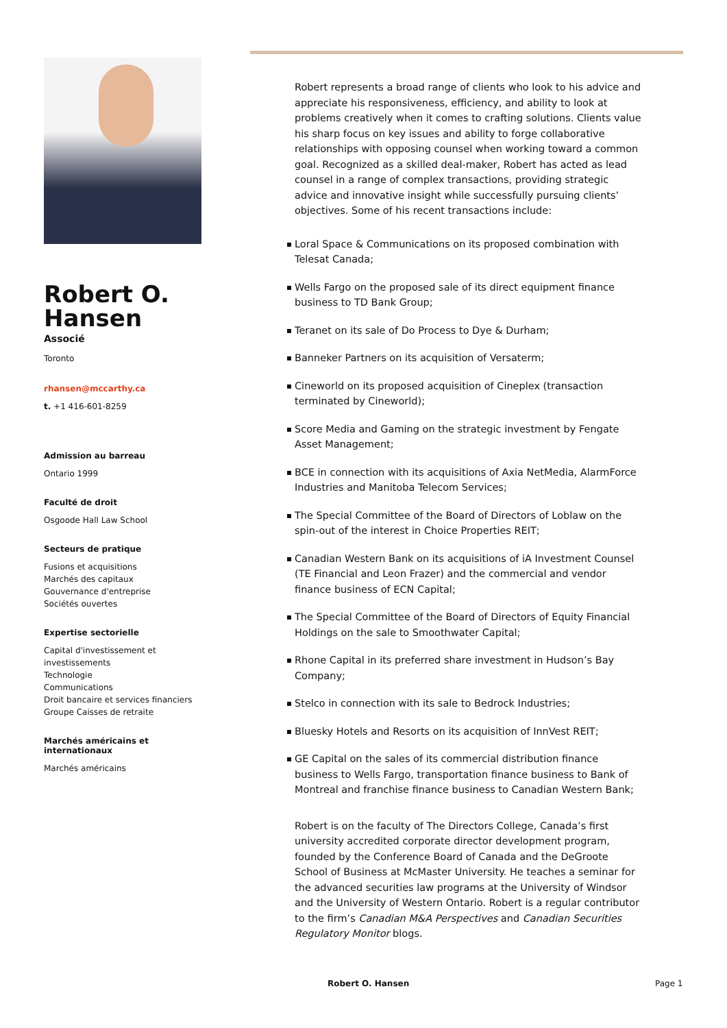Robert O.
Hansen
Associé
Toronto
rhansen@mccarthy.ca
t. +1 416-601-8259
Admission au barreau
Ontario 1999
Faculté de droit
Osgoode Hall Law School
Secteurs de pratique
Fusions et acquisitions
Marchés des capitaux
Gouvernance d'entreprise
Sociétés ouvertes
Expertise sectorielle
Capital d'investissement et investissements
Technologie
Communications
Droit bancaire et services financiers
Groupe Caisses de retraite
Marchés américains et internationaux
Marchés américains
Robert represents a broad range of clients who look to his advice and appreciate his responsiveness, efficiency, and ability to look at problems creatively when it comes to crafting solutions. Clients value his sharp focus on key issues and ability to forge collaborative relationships with opposing counsel when working toward a common goal. Recognized as a skilled deal-maker, Robert has acted as lead counsel in a range of complex transactions, providing strategic advice and innovative insight while successfully pursuing clients’ objectives. Some of his recent transactions include:
Loral Space & Communications on its proposed combination with Telesat Canada;
Wells Fargo on the proposed sale of its direct equipment finance business to TD Bank Group;
Teranet on its sale of Do Process to Dye & Durham;
Banneker Partners on its acquisition of Versaterm;
Cineworld on its proposed acquisition of Cineplex (transaction terminated by Cineworld);
Score Media and Gaming on the strategic investment by Fengate Asset Management;
BCE in connection with its acquisitions of Axia NetMedia, AlarmForce Industries and Manitoba Telecom Services;
The Special Committee of the Board of Directors of Loblaw on the spin-out of the interest in Choice Properties REIT;
Canadian Western Bank on its acquisitions of iA Investment Counsel (TE Financial and Leon Frazer) and the commercial and vendor finance business of ECN Capital;
The Special Committee of the Board of Directors of Equity Financial Holdings on the sale to Smoothwater Capital;
Rhone Capital in its preferred share investment in Hudson’s Bay Company;
Stelco in connection with its sale to Bedrock Industries;
Bluesky Hotels and Resorts on its acquisition of InnVest REIT;
GE Capital on the sales of its commercial distribution finance business to Wells Fargo, transportation finance business to Bank of Montreal and franchise finance business to Canadian Western Bank;
Robert is on the faculty of The Directors College, Canada’s first university accredited corporate director development program, founded by the Conference Board of Canada and the DeGroote School of Business at McMaster University. He teaches a seminar for the advanced securities law programs at the University of Windsor and the University of Western Ontario. Robert is a regular contributor to the firm’s Canadian M&A Perspectives and Canadian Securities Regulatory Monitor blogs.
Robert O. Hansen Page 1